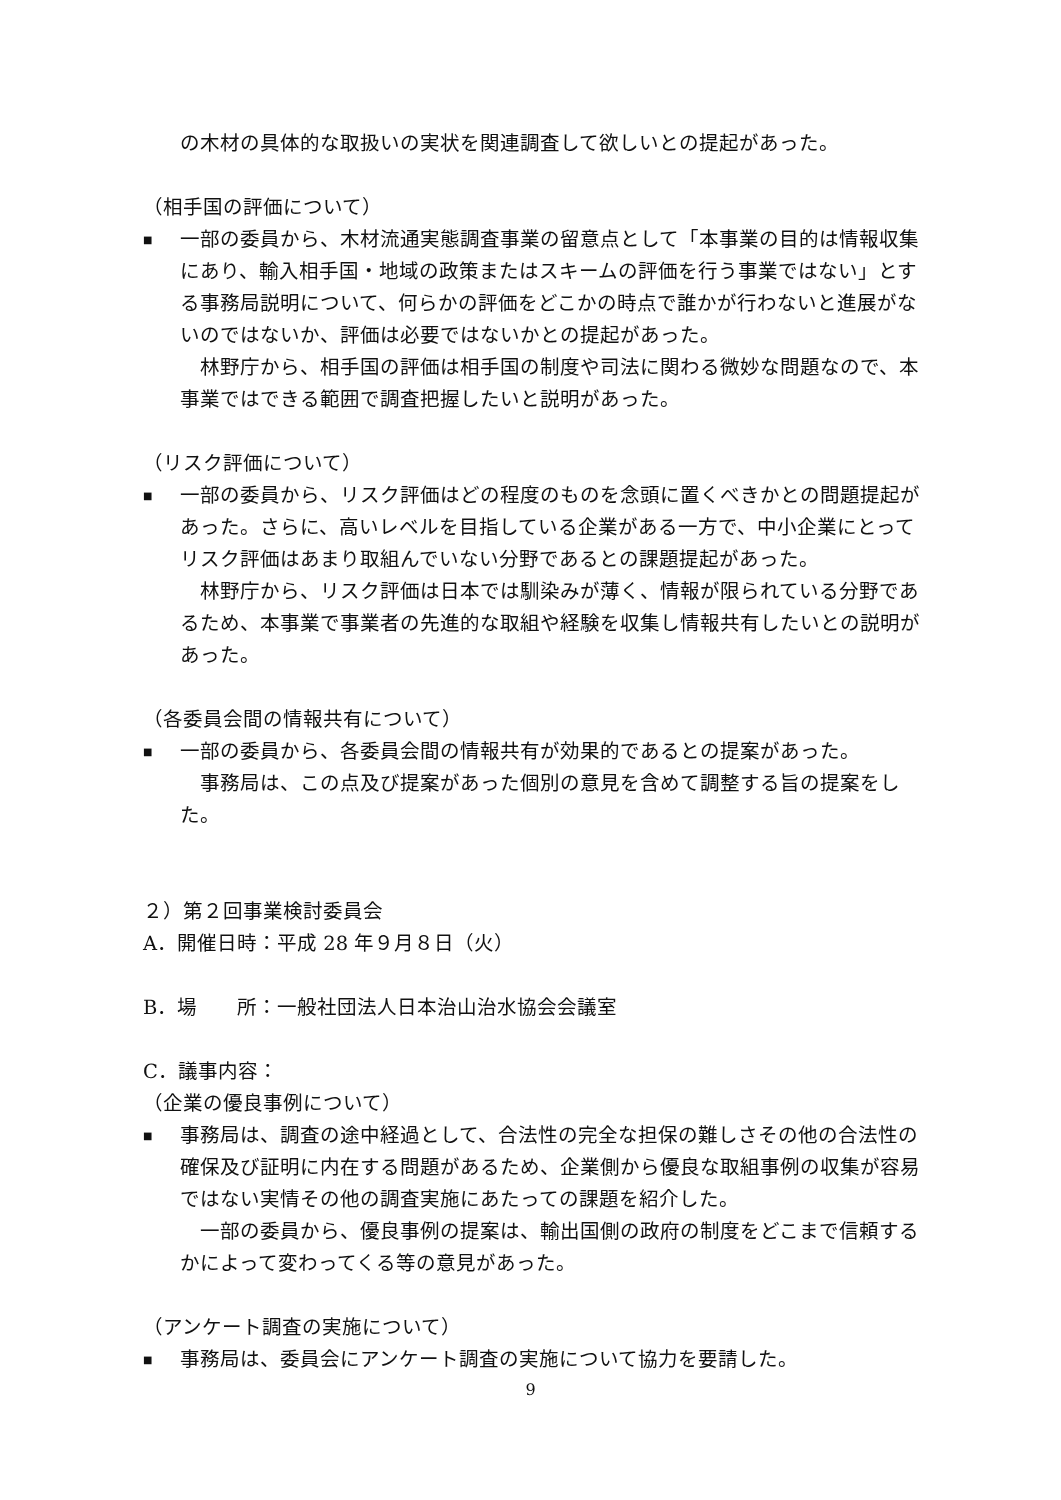の木材の具体的な取扱いの実状を関連調査して欲しいとの提起があった。
（相手国の評価について）
■
一部の委員から、木材流通実態調査事業の留意点として「本事業の目的は情報収集にあり、輸入相手国・地域の政策またはスキームの評価を行う事業ではない」とする事務局説明について、何らかの評価をどこかの時点で誰かが行わないと進展がないのではないか、評価は必要ではないかとの提起があった。
　林野庁から、相手国の評価は相手国の制度や司法に関わる微妙な問題なので、本事業ではできる範囲で調査把握したいと説明があった。
（リスク評価について）
■
一部の委員から、リスク評価はどの程度のものを念頭に置くべきかとの問題提起があった。さらに、高いレベルを目指している企業がある一方で、中小企業にとってリスク評価はあまり取組んでいない分野であるとの課題提起があった。
　林野庁から、リスク評価は日本では馴染みが薄く、情報が限られている分野であるため、本事業で事業者の先進的な取組や経験を収集し情報共有したいとの説明があった。
（各委員会間の情報共有について）
■
一部の委員から、各委員会間の情報共有が効果的であるとの提案があった。
　事務局は、この点及び提案があった個別の意見を含めて調整する旨の提案をした。
２）第２回事業検討委員会
A．開催日時：平成 28 年９月８日（火）
B．場　　所：一般社団法人日本治山治水協会会議室
C．議事内容：
（企業の優良事例について）
■
事務局は、調査の途中経過として、合法性の完全な担保の難しさその他の合法性の確保及び証明に内在する問題があるため、企業側から優良な取組事例の収集が容易ではない実情その他の調査実施にあたっての課題を紹介した。
　一部の委員から、優良事例の提案は、輸出国側の政府の制度をどこまで信頼するかによって変わってくる等の意見があった。
（アンケート調査の実施について）
■
事務局は、委員会にアンケート調査の実施について協力を要請した。
9